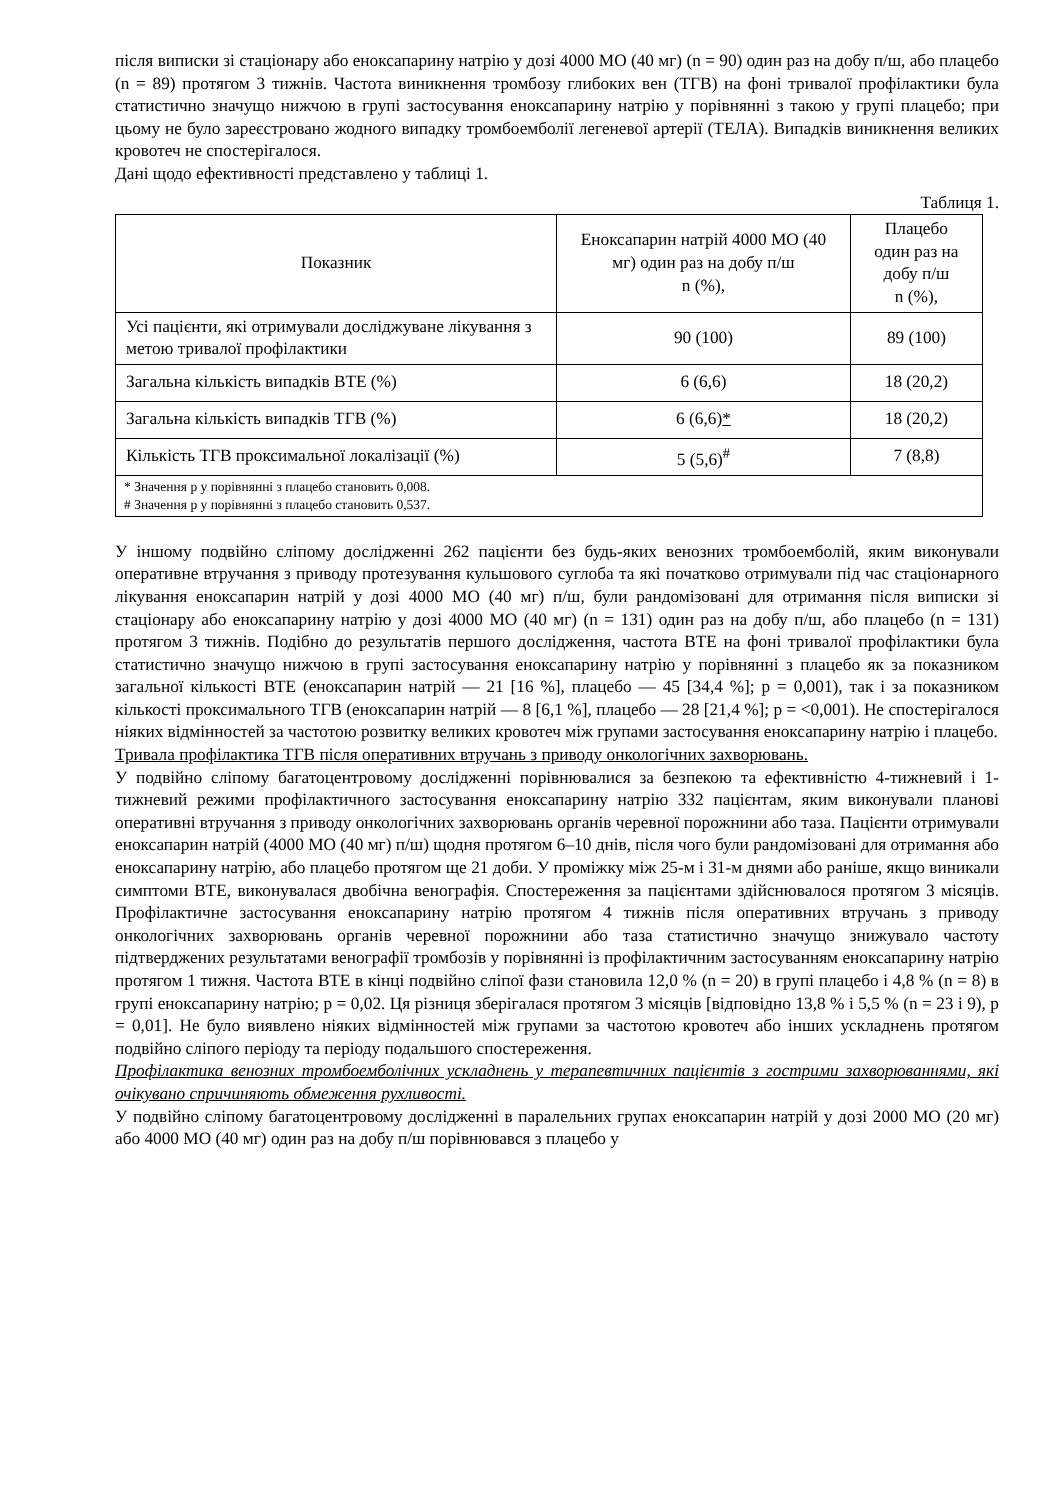після виписки зі стаціонару або еноксапарину натрію у дозі 4000 МО (40 мг) (n = 90) один раз на добу п/ш, або плацебо (n = 89) протягом 3 тижнів. Частота виникнення тромбозу глибоких вен (ТГВ) на фоні тривалої профілактики була статистично значущо нижчою в групі застосування еноксапарину натрію у порівнянні з такою у групі плацебо; при цьому не було зареєстровано жодного випадку тромбоемболії легеневої артерії (ТЕЛА). Випадків виникнення великих кровотеч не спостерігалося.
Дані щодо ефективності представлено у таблиці 1.
Таблиця 1.
| Показник | Еноксапарин натрій 4000 МО (40 мг) один раз на добу п/ш n (%), | Плацебо один раз на добу п/ш n (%), |
| --- | --- | --- |
| Усі пацієнти, які отримували досліджуване лікування з метою тривалої профілактики | 90 (100) | 89 (100) |
| Загальна кількість випадків ВТЕ (%) | 6 (6,6) | 18 (20,2) |
| Загальна кількість випадків ТГВ (%) | 6 (6,6) * | 18 (20,2) |
| Кількість ТГВ проксимальної локалізації (%) | 5 (5,6)<sup>#</sup> | 7 (8,8) |
| * Значення p у порівнянні з плацебо становить 0,008. # Значення p у порівнянні з плацебо становить 0,537. | | |
У іншому подвійно сліпому дослідженні 262 пацієнти без будь-яких венозних тромбоемболій, яким виконували оперативне втручання з приводу протезування кульшового суглоба та які початково отримували під час стаціонарного лікування еноксапарин натрій у дозі 4000 МО (40 мг) п/ш, були рандомізовані для отримання після виписки зі стаціонару або еноксапарину натрію у дозі 4000 МО (40 мг) (n = 131) один раз на добу п/ш, або плацебо (n = 131) протягом 3 тижнів. Подібно до результатів першого дослідження, частота ВТЕ на фоні тривалої профілактики була статистично значущо нижчою в групі застосування еноксапарину натрію у порівнянні з плацебо як за показником загальної кількості ВТЕ (еноксапарин натрій — 21 [16 %], плацебо — 45 [34,4 %]; p = 0,001), так і за показником кількості проксимального ТГВ (еноксапарин натрій — 8 [6,1 %], плацебо — 28 [21,4 %]; p = <0,001). Не спостерігалося ніяких відмінностей за частотою розвитку великих кровотеч між групами застосування еноксапарину натрію і плацебо.
Тривала профілактика ТГВ після оперативних втручань з приводу онкологічних захворювань.
У подвійно сліпому багатоцентровому дослідженні порівнювалися за безпекою та ефективністю 4-тижневий і 1-тижневий режими профілактичного застосування еноксапарину натрію 332 пацієнтам, яким виконували планові оперативні втручання з приводу онкологічних захворювань органів черевної порожнини або таза. Пацієнти отримували еноксапарин натрій (4000 МО (40 мг) п/ш) щодня протягом 6–10 днів, після чого були рандомізовані для отримання або еноксапарину натрію, або плацебо протягом ще 21 доби. У проміжку між 25-м і 31-м днями або раніше, якщо виникали симптоми ВТЕ, виконувалася двобічна венографія. Спостереження за пацієнтами здійснювалося протягом 3 місяців. Профілактичне застосування еноксапарину натрію протягом 4 тижнів після оперативних втручань з приводу онкологічних захворювань органів черевної порожнини або таза статистично значущо знижувало частоту підтверджених результатами венографії тромбозів у порівнянні із профілактичним застосуванням еноксапарину натрію протягом 1 тижня. Частота ВТЕ в кінці подвійно сліпої фази становила 12,0 % (n = 20) в групі плацебо і 4,8 % (n = 8) в групі еноксапарину натрію; p = 0,02. Ця різниця зберігалася протягом 3 місяців [відповідно 13,8 % і 5,5 % (n = 23 і 9), p = 0,01]. Не було виявлено ніяких відмінностей між групами за частотою кровотеч або інших ускладнень протягом подвійно сліпого періоду та періоду подальшого спостереження.
Профілактика венозних тромбоемболічних ускладнень у терапевтичних пацієнтів з гострими захворюваннями, які очікувано спричиняють обмеження рухливості.
У подвійно сліпому багатоцентровому дослідженні в паралельних групах еноксапарин натрій у дозі 2000 МО (20 мг) або 4000 МО (40 мг) один раз на добу п/ш порівнювався з плацебо у